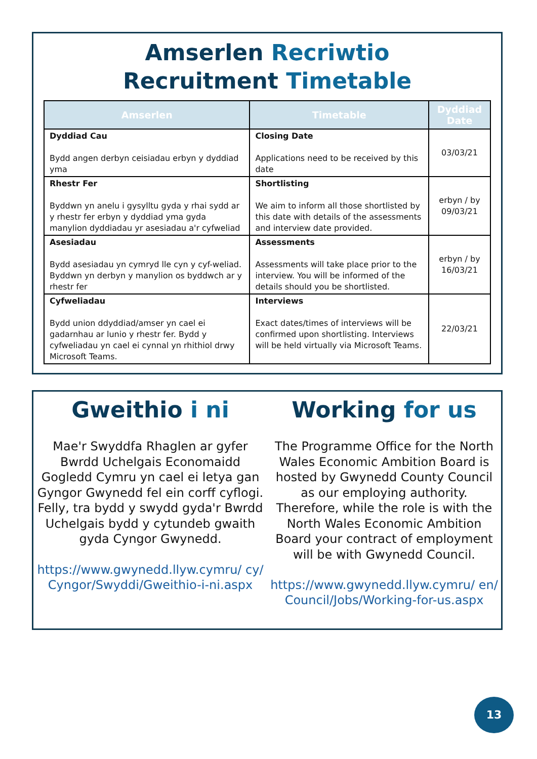Amserlen Recriwtio
Recruitment Timetable
| Amserlen | Timetable | Dyddiad Date |
| --- | --- | --- |
| Dyddiad Cau Bydd angen derbyn ceisiadau erbyn y dyddiad yma | Closing Date Applications need to be received by this date | 03/03/21 |
| Rhestr Fer Byddwn yn anelu i gysylltu gyda y rhai sydd ar y rhestr fer erbyn y dyddiad yma gyda manylion dyddiadau yr asesiadau a'r cyfweliad | Shortlisting We aim to inform all those shortlisted by this date with details of the assessments and interview date provided. | erbyn / by 09/03/21 |
| Asesiadau Bydd asesiadau yn cymryd lle cyn y cyf-weliad. Byddwn yn derbyn y manylion os byddwch ar y rhestr fer | Assessments Assessments will take place prior to the interview. You will be informed of the details should you be shortlisted. | erbyn / by 16/03/21 |
| Cyfweliadau Bydd union ddyddiad/amser yn cael ei gadarnhau ar lunio y rhestr fer. Bydd y cyfweliadau yn cael ei cynnal yn rhithiol drwy Microsoft Teams. | Interviews Exact dates/times of interviews will be confirmed upon shortlisting. Interviews will be held virtually via Microsoft Teams. | 22/03/21 |
Gweithio i ni
Mae'r Swyddfa Rhaglen ar gyfer Bwrdd Uchelgais Economaidd Gogledd Cymru yn cael ei letya gan Gyngor Gwynedd fel ein corff cyflogi. Felly, tra bydd y swydd gyda'r Bwrdd Uchelgais bydd y cytundeb gwaith gyda Cyngor Gwynedd.
https://www.gwynedd.llyw.cymru/ cy/Cyngor/Swyddi/Gweithio-i-ni.aspx
Working for us
The Programme Office for the North Wales Economic Ambition Board is hosted by Gwynedd County Council as our employing authority. Therefore, while the role is with the North Wales Economic Ambition Board your contract of employment will be with Gwynedd Council.
https://www.gwynedd.llyw.cymru/ en/Council/Jobs/Working-for-us.aspx
13